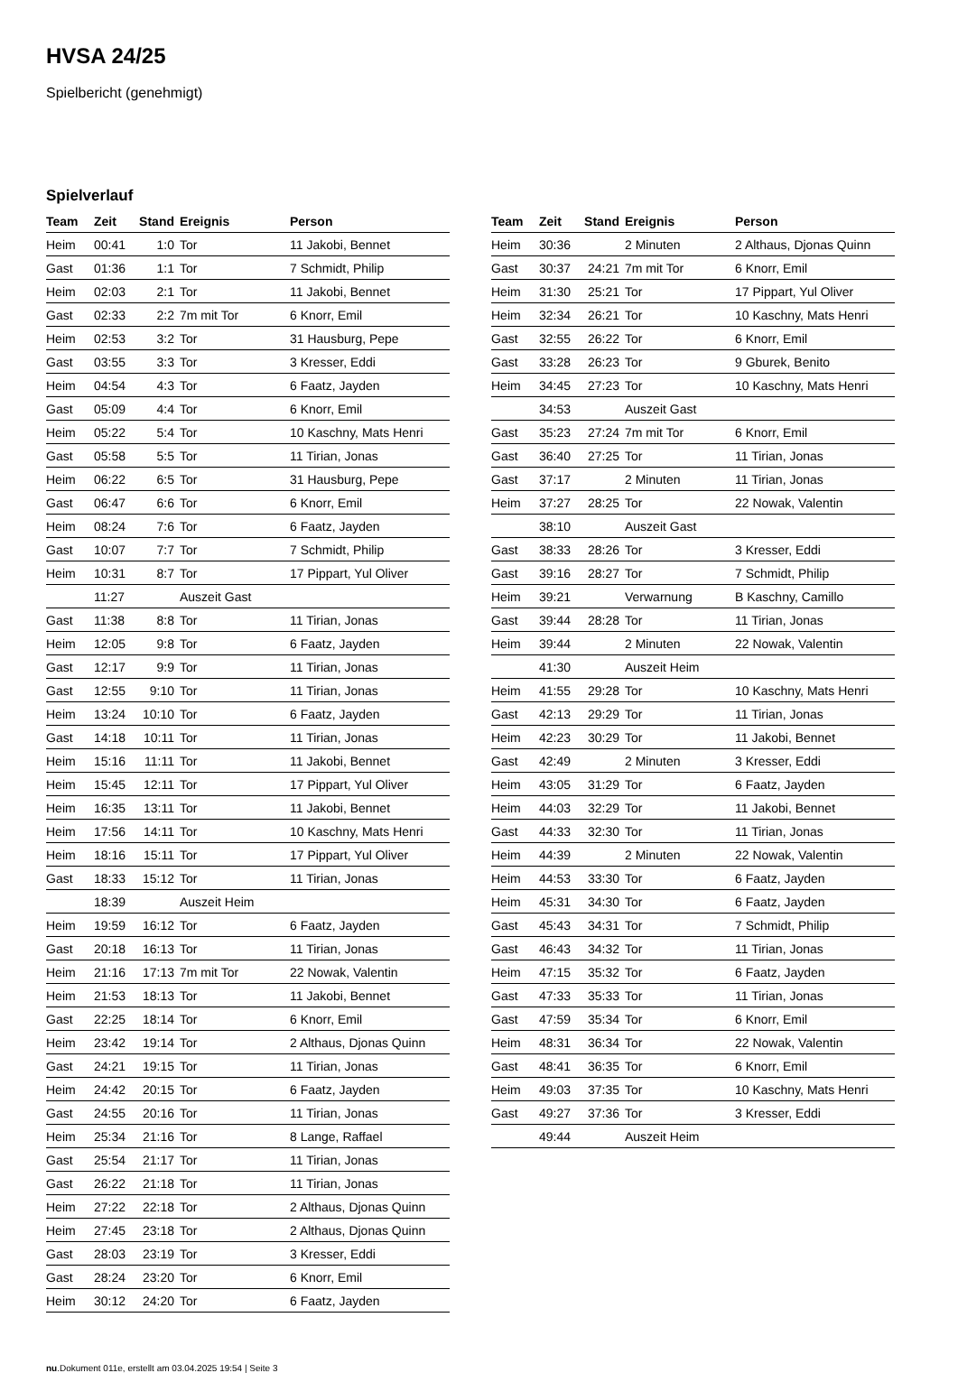HVSA 24/25
Spielbericht (genehmigt)
Spielverlauf
| Team | Zeit | Stand | Ereignis | Person |
| --- | --- | --- | --- | --- |
| Heim | 00:41 | 1:0 | Tor | 11 Jakobi, Bennet |
| Gast | 01:36 | 1:1 | Tor | 7 Schmidt, Philip |
| Heim | 02:03 | 2:1 | Tor | 11 Jakobi, Bennet |
| Gast | 02:33 | 2:2 | 7m mit Tor | 6 Knorr, Emil |
| Heim | 02:53 | 3:2 | Tor | 31 Hausburg, Pepe |
| Gast | 03:55 | 3:3 | Tor | 3 Kresser, Eddi |
| Heim | 04:54 | 4:3 | Tor | 6 Faatz, Jayden |
| Gast | 05:09 | 4:4 | Tor | 6 Knorr, Emil |
| Heim | 05:22 | 5:4 | Tor | 10 Kaschny, Mats Henri |
| Gast | 05:58 | 5:5 | Tor | 11 Tirian, Jonas |
| Heim | 06:22 | 6:5 | Tor | 31 Hausburg, Pepe |
| Gast | 06:47 | 6:6 | Tor | 6 Knorr, Emil |
| Heim | 08:24 | 7:6 | Tor | 6 Faatz, Jayden |
| Gast | 10:07 | 7:7 | Tor | 7 Schmidt, Philip |
| Heim | 10:31 | 8:7 | Tor | 17 Pippart, Yul Oliver |
| | 11:27 | | Auszeit Gast | |
| Gast | 11:38 | 8:8 | Tor | 11 Tirian, Jonas |
| Heim | 12:05 | 9:8 | Tor | 6 Faatz, Jayden |
| Gast | 12:17 | 9:9 | Tor | 11 Tirian, Jonas |
| Gast | 12:55 | 9:10 | Tor | 11 Tirian, Jonas |
| Heim | 13:24 | 10:10 | Tor | 6 Faatz, Jayden |
| Gast | 14:18 | 10:11 | Tor | 11 Tirian, Jonas |
| Heim | 15:16 | 11:11 | Tor | 11 Jakobi, Bennet |
| Heim | 15:45 | 12:11 | Tor | 17 Pippart, Yul Oliver |
| Heim | 16:35 | 13:11 | Tor | 11 Jakobi, Bennet |
| Heim | 17:56 | 14:11 | Tor | 10 Kaschny, Mats Henri |
| Heim | 18:16 | 15:11 | Tor | 17 Pippart, Yul Oliver |
| Gast | 18:33 | 15:12 | Tor | 11 Tirian, Jonas |
| | 18:39 | | Auszeit Heim | |
| Heim | 19:59 | 16:12 | Tor | 6 Faatz, Jayden |
| Gast | 20:18 | 16:13 | Tor | 11 Tirian, Jonas |
| Heim | 21:16 | 17:13 | 7m mit Tor | 22 Nowak, Valentin |
| Heim | 21:53 | 18:13 | Tor | 11 Jakobi, Bennet |
| Gast | 22:25 | 18:14 | Tor | 6 Knorr, Emil |
| Heim | 23:42 | 19:14 | Tor | 2 Althaus, Djonas Quinn |
| Gast | 24:21 | 19:15 | Tor | 11 Tirian, Jonas |
| Heim | 24:42 | 20:15 | Tor | 6 Faatz, Jayden |
| Gast | 24:55 | 20:16 | Tor | 11 Tirian, Jonas |
| Heim | 25:34 | 21:16 | Tor | 8 Lange, Raffael |
| Gast | 25:54 | 21:17 | Tor | 11 Tirian, Jonas |
| Gast | 26:22 | 21:18 | Tor | 11 Tirian, Jonas |
| Heim | 27:22 | 22:18 | Tor | 2 Althaus, Djonas Quinn |
| Heim | 27:45 | 23:18 | Tor | 2 Althaus, Djonas Quinn |
| Gast | 28:03 | 23:19 | Tor | 3 Kresser, Eddi |
| Gast | 28:24 | 23:20 | Tor | 6 Knorr, Emil |
| Heim | 30:12 | 24:20 | Tor | 6 Faatz, Jayden |
| Team | Zeit | Stand | Ereignis | Person |
| --- | --- | --- | --- | --- |
| Heim | 30:36 | | 2 Minuten | 2 Althaus, Djonas Quinn |
| Gast | 30:37 | 24:21 | 7m mit Tor | 6 Knorr, Emil |
| Heim | 31:30 | 25:21 | Tor | 17 Pippart, Yul Oliver |
| Heim | 32:34 | 26:21 | Tor | 10 Kaschny, Mats Henri |
| Gast | 32:55 | 26:22 | Tor | 6 Knorr, Emil |
| Gast | 33:28 | 26:23 | Tor | 9 Gburek, Benito |
| Heim | 34:45 | 27:23 | Tor | 10 Kaschny, Mats Henri |
| | 34:53 | | Auszeit Gast | |
| Gast | 35:23 | 27:24 | 7m mit Tor | 6 Knorr, Emil |
| Gast | 36:40 | 27:25 | Tor | 11 Tirian, Jonas |
| Gast | 37:17 | | 2 Minuten | 11 Tirian, Jonas |
| Heim | 37:27 | 28:25 | Tor | 22 Nowak, Valentin |
| | 38:10 | | Auszeit Gast | |
| Gast | 38:33 | 28:26 | Tor | 3 Kresser, Eddi |
| Gast | 39:16 | 28:27 | Tor | 7 Schmidt, Philip |
| Heim | 39:21 | | Verwarnung | B Kaschny, Camillo |
| Gast | 39:44 | 28:28 | Tor | 11 Tirian, Jonas |
| Heim | 39:44 | | 2 Minuten | 22 Nowak, Valentin |
| | 41:30 | | Auszeit Heim | |
| Heim | 41:55 | 29:28 | Tor | 10 Kaschny, Mats Henri |
| Gast | 42:13 | 29:29 | Tor | 11 Tirian, Jonas |
| Heim | 42:23 | 30:29 | Tor | 11 Jakobi, Bennet |
| Gast | 42:49 | | 2 Minuten | 3 Kresser, Eddi |
| Heim | 43:05 | 31:29 | Tor | 6 Faatz, Jayden |
| Heim | 44:03 | 32:29 | Tor | 11 Jakobi, Bennet |
| Gast | 44:33 | 32:30 | Tor | 11 Tirian, Jonas |
| Heim | 44:39 | | 2 Minuten | 22 Nowak, Valentin |
| Heim | 44:53 | 33:30 | Tor | 6 Faatz, Jayden |
| Heim | 45:31 | 34:30 | Tor | 6 Faatz, Jayden |
| Gast | 45:43 | 34:31 | Tor | 7 Schmidt, Philip |
| Gast | 46:43 | 34:32 | Tor | 11 Tirian, Jonas |
| Heim | 47:15 | 35:32 | Tor | 6 Faatz, Jayden |
| Gast | 47:33 | 35:33 | Tor | 11 Tirian, Jonas |
| Gast | 47:59 | 35:34 | Tor | 6 Knorr, Emil |
| Heim | 48:31 | 36:34 | Tor | 22 Nowak, Valentin |
| Gast | 48:41 | 36:35 | Tor | 6 Knorr, Emil |
| Heim | 49:03 | 37:35 | Tor | 10 Kaschny, Mats Henri |
| Gast | 49:27 | 37:36 | Tor | 3 Kresser, Eddi |
| | 49:44 | | Auszeit Heim | |
nu.Dokument 011e, erstellt am 03.04.2025 19:54 | Seite 3